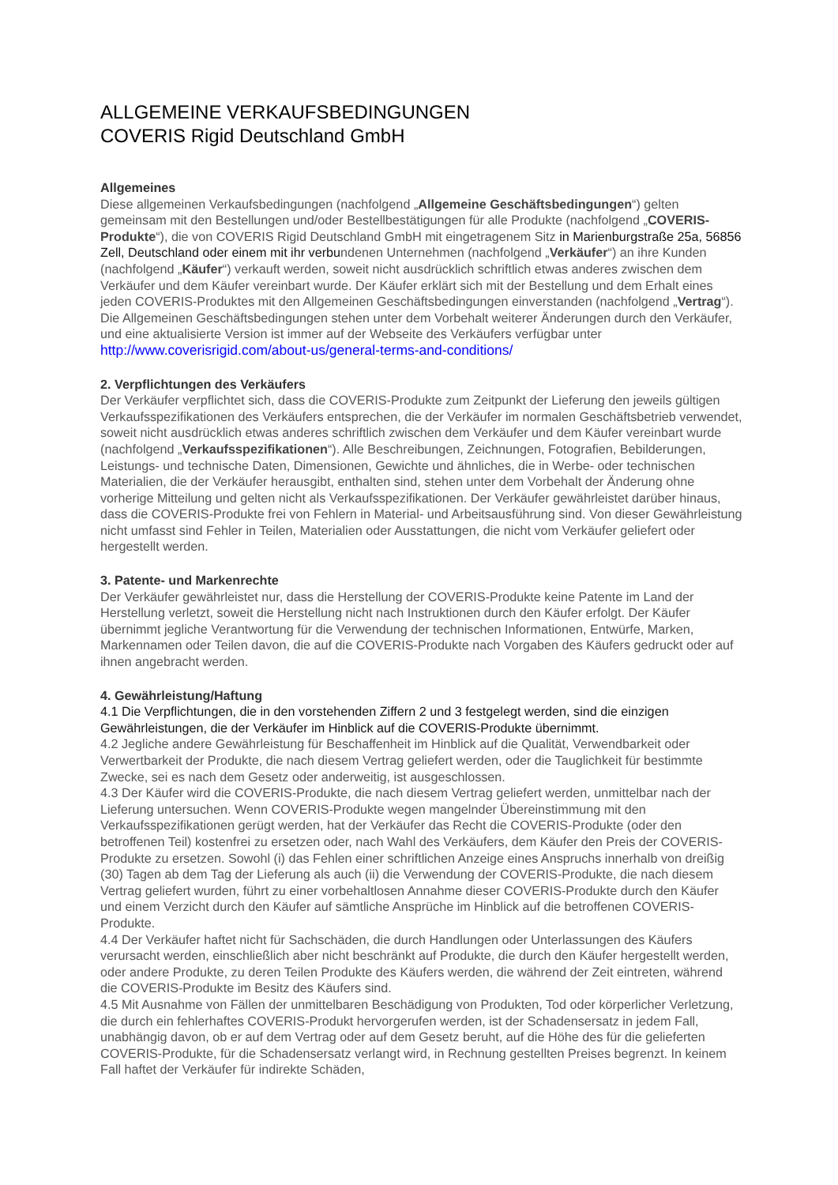ALLGEMEINE VERKAUFSBEDINGUNGEN
COVERIS Rigid Deutschland GmbH
Allgemeines
Diese allgemeinen Verkaufsbedingungen (nachfolgend „Allgemeine Geschäftsbedingungen“) gelten gemeinsam mit den Bestellungen und/oder Bestellbestätigungen für alle Produkte (nachfolgend „COVERIS-Produkte“), die von COVERIS Rigid Deutschland GmbH mit eingetragenem Sitz in Marienburgstraße 25a, 56856 Zell, Deutschland oder einem mit ihr verbundenen Unternehmen (nachfolgend „Verkäufer“) an ihre Kunden (nachfolgend „Käufer“) verkauft werden, soweit nicht ausdrücklich schriftlich etwas anderes zwischen dem Verkäufer und dem Käufer vereinbart wurde. Der Käufer erklärt sich mit der Bestellung und dem Erhalt eines jeden COVERIS-Produktes mit den Allgemeinen Geschäftsbedingungen einverstanden (nachfolgend „Vertrag“). Die Allgemeinen Geschäftsbedingungen stehen unter dem Vorbehalt weiterer Änderungen durch den Verkäufer, und eine aktualisierte Version ist immer auf der Webseite des Verkäufers verfügbar unter
http://www.coverisrigid.com/about-us/general-terms-and-conditions/
2. Verpflichtungen des Verkäufers
Der Verkäufer verpflichtet sich, dass die COVERIS-Produkte zum Zeitpunkt der Lieferung den jeweils gültigen Verkaufsspezifikationen des Verkäufers entsprechen, die der Verkäufer im normalen Geschäftsbetrieb verwendet, soweit nicht ausdrücklich etwas anderes schriftlich zwischen dem Verkäufer und dem Käufer vereinbart wurde (nachfolgend „Verkaufsspezifikationen“). Alle Beschreibungen, Zeichnungen, Fotografien, Bebilderungen, Leistungs- und technische Daten, Dimensionen, Gewichte und ähnliches, die in Werbe- oder technischen Materialien, die der Verkäufer herausgibt, enthalten sind, stehen unter dem Vorbehalt der Änderung ohne vorherige Mitteilung und gelten nicht als Verkaufsspezifikationen. Der Verkäufer gewährleistet darüber hinaus, dass die COVERIS-Produkte frei von Fehlern in Material- und Arbeitsausführung sind. Von dieser Gewährleistung nicht umfasst sind Fehler in Teilen, Materialien oder Ausstattungen, die nicht vom Verkäufer geliefert oder hergestellt werden.
3. Patente- und Markenrechte
Der Verkäufer gewährleistet nur, dass die Herstellung der COVERIS-Produkte keine Patente im Land der Herstellung verletzt, soweit die Herstellung nicht nach Instruktionen durch den Käufer erfolgt. Der Käufer übernimmt jegliche Verantwortung für die Verwendung der technischen Informationen, Entwürfe, Marken, Markennamen oder Teilen davon, die auf die COVERIS-Produkte nach Vorgaben des Käufers gedruckt oder auf ihnen angebracht werden.
4. Gewährleistung/Haftung
4.1 Die Verpflichtungen, die in den vorstehenden Ziffern 2 und 3 festgelegt werden, sind die einzigen Gewährleistungen, die der Verkäufer im Hinblick auf die COVERIS-Produkte übernimmt.
4.2 Jegliche andere Gewährleistung für Beschaffenheit im Hinblick auf die Qualität, Verwendbarkeit oder Verwertbarkeit der Produkte, die nach diesem Vertrag geliefert werden, oder die Tauglichkeit für bestimmte Zwecke, sei es nach dem Gesetz oder anderweitig, ist ausgeschlossen.
4.3 Der Käufer wird die COVERIS-Produkte, die nach diesem Vertrag geliefert werden, unmittelbar nach der Lieferung untersuchen. Wenn COVERIS-Produkte wegen mangelnder Übereinstimmung mit den Verkaufsspezifikationen gerügt werden, hat der Verkäufer das Recht die COVERIS-Produkte (oder den betroffenen Teil) kostenfrei zu ersetzen oder, nach Wahl des Verkäufers, dem Käufer den Preis der COVERIS-Produkte zu ersetzen. Sowohl (i) das Fehlen einer schriftlichen Anzeige eines Anspruchs innerhalb von dreißig (30) Tagen ab dem Tag der Lieferung als auch (ii) die Verwendung der COVERIS-Produkte, die nach diesem Vertrag geliefert wurden, führt zu einer vorbehaltlosen Annahme dieser COVERIS-Produkte durch den Käufer und einem Verzicht durch den Käufer auf sämtliche Ansprüche im Hinblick auf die betroffenen COVERIS-Produkte.
4.4 Der Verkäufer haftet nicht für Sachschäden, die durch Handlungen oder Unterlassungen des Käufers verursacht werden, einschließlich aber nicht beschränkt auf Produkte, die durch den Käufer hergestellt werden, oder andere Produkte, zu deren Teilen Produkte des Käufers werden, die während der Zeit eintreten, während die COVERIS-Produkte im Besitz des Käufers sind.
4.5 Mit Ausnahme von Fällen der unmittelbaren Beschädigung von Produkten, Tod oder körperlicher Verletzung, die durch ein fehlerhaftes COVERIS-Produkt hervorgerufen werden, ist der Schadensersatz in jedem Fall, unabhängig davon, ob er auf dem Vertrag oder auf dem Gesetz beruht, auf die Höhe des für die gelieferten COVERIS-Produkte, für die Schadensersatz verlangt wird, in Rechnung gestellten Preises begrenzt. In keinem Fall haftet der Verkäufer für indirekte Schäden,